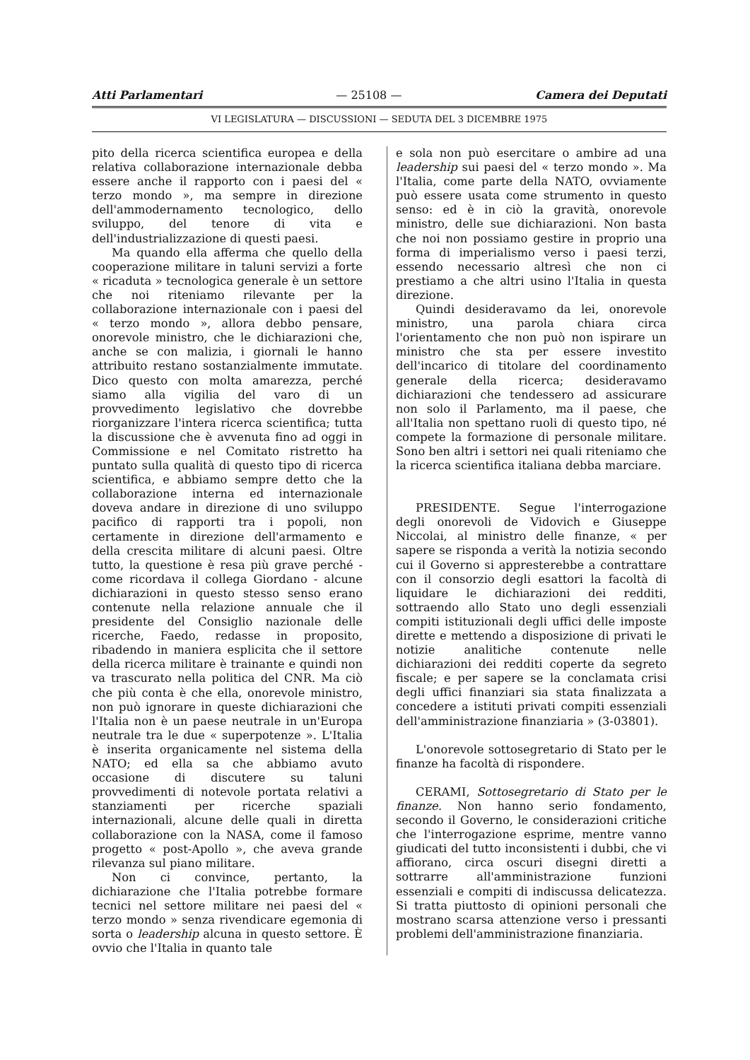Atti Parlamentari — 25108 — Camera dei Deputati
VI LEGISLATURA — DISCUSSIONI — SEDUTA DEL 3 DICEMBRE 1975
pito della ricerca scientifica europea e della relativa collaborazione internazionale debba essere anche il rapporto con i paesi del « terzo mondo », ma sempre in direzione dell'ammodernamento tecnologico, dello sviluppo, del tenore di vita e dell'industrializzazione di questi paesi.
Ma quando ella afferma che quello della cooperazione militare in taluni servizi a forte « ricaduta » tecnologica generale è un settore che noi riteniamo rilevante per la collaborazione internazionale con i paesi del « terzo mondo », allora debbo pensare, onorevole ministro, che le dichiarazioni che, anche se con malizia, i giornali le hanno attribuito restano sostanzialmente immutate. Dico questo con molta amarezza, perché siamo alla vigilia del varo di un provvedimento legislativo che dovrebbe riorganizzare l'intera ricerca scientifica; tutta la discussione che è avvenuta fino ad oggi in Commissione e nel Comitato ristretto ha puntato sulla qualità di questo tipo di ricerca scientifica, e abbiamo sempre detto che la collaborazione interna ed internazionale doveva andare in direzione di uno sviluppo pacifico di rapporti tra i popoli, non certamente in direzione dell'armamento e della crescita militare di alcuni paesi. Oltre tutto, la questione è resa più grave perché - come ricordava il collega Giordano - alcune dichiarazioni in questo stesso senso erano contenute nella relazione annuale che il presidente del Consiglio nazionale delle ricerche, Faedo, redasse in proposito, ribadendo in maniera esplicita che il settore della ricerca militare è trainante e quindi non va trascurato nella politica del CNR. Ma ciò che più conta è che ella, onorevole ministro, non può ignorare in queste dichiarazioni che l'Italia non è un paese neutrale in un'Europa neutrale tra le due « superpotenze ». L'Italia è inserita organicamente nel sistema della NATO; ed ella sa che abbiamo avuto occasione di discutere su taluni provvedimenti di notevole portata relativi a stanziamenti per ricerche spaziali internazionali, alcune delle quali in diretta collaborazione con la NASA, come il famoso progetto « post-Apollo », che aveva grande rilevanza sul piano militare.
Non ci convince, pertanto, la dichiarazione che l'Italia potrebbe formare tecnici nel settore militare nei paesi del « terzo mondo » senza rivendicare egemonia di sorta o leadership alcuna in questo settore. È ovvio che l'Italia in quanto tale
e sola non può esercitare o ambire ad una leadership sui paesi del « terzo mondo ». Ma l'Italia, come parte della NATO, ovviamente può essere usata come strumento in questo senso: ed è in ciò la gravità, onorevole ministro, delle sue dichiarazioni. Non basta che noi non possiamo gestire in proprio una forma di imperialismo verso i paesi terzi, essendo necessario altresì che non ci prestiamo a che altri usino l'Italia in questa direzione.
Quindi desideravamo da lei, onorevole ministro, una parola chiara circa l'orientamento che non può non ispirare un ministro che sta per essere investito dell'incarico di titolare del coordinamento generale della ricerca; desideravamo dichiarazioni che tendessero ad assicurare non solo il Parlamento, ma il paese, che all'Italia non spettano ruoli di questo tipo, né compete la formazione di personale militare. Sono ben altri i settori nei quali riteniamo che la ricerca scientifica italiana debba marciare.
PRESIDENTE. Segue l'interrogazione degli onorevoli de Vidovich e Giuseppe Niccolai, al ministro delle finanze, « per sapere se risponda a verità la notizia secondo cui il Governo si appresterebbe a contrattare con il consorzio degli esattori la facoltà di liquidare le dichiarazioni dei redditi, sottraendo allo Stato uno degli essenziali compiti istituzionali degli uffici delle imposte dirette e mettendo a disposizione di privati le notizie analitiche contenute nelle dichiarazioni dei redditi coperte da segreto fiscale; e per sapere se la conclamata crisi degli uffici finanziari sia stata finalizzata a concedere a istituti privati compiti essenziali dell'amministrazione finanziaria » (3-03801).
L'onorevole sottosegretario di Stato per le finanze ha facoltà di rispondere.
CERAMI, Sottosegretario di Stato per le finanze. Non hanno serio fondamento, secondo il Governo, le considerazioni critiche che l'interrogazione esprime, mentre vanno giudicati del tutto inconsistenti i dubbi, che vi affiorano, circa oscuri disegni diretti a sottrarre all'amministrazione funzioni essenziali e compiti di indiscussa delicatezza. Si tratta piuttosto di opinioni personali che mostrano scarsa attenzione verso i pressanti problemi dell'amministrazione finanziaria.